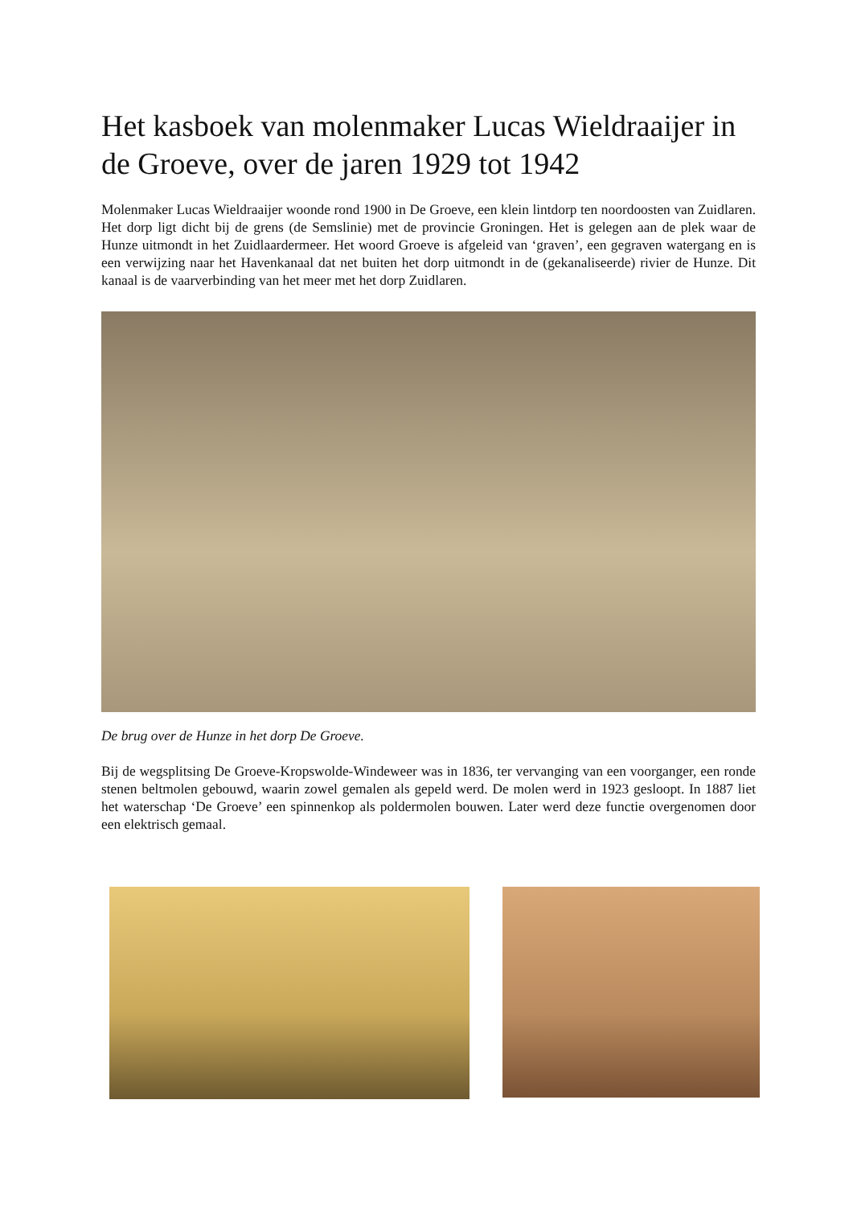Het kasboek van molenmaker Lucas Wieldraaijer in de Groeve, over de jaren 1929 tot 1942
Molenmaker Lucas Wieldraaijer woonde rond 1900 in De Groeve, een klein lintdorp ten noordoosten van Zuidlaren. Het dorp ligt dicht bij de grens (de Semslinie) met de provincie Groningen. Het is gelegen aan de plek waar de Hunze uitmondt in het Zuidlaardermeer. Het woord Groeve is afgeleid van ‘graven’, een gegraven watergang en is een verwijzing naar het Havenkanaal dat net buiten het dorp uitmondt in de (gekanaliseerde) rivier de Hunze. Dit kanaal is de vaarverbinding van het meer met het dorp Zuidlaren.
De brug over de Hunze in het dorp De Groeve.
Bij de wegsplitsing De Groeve-Kropswolde-Windeweer was in 1836, ter vervanging van een voorganger, een ronde stenen beltmolen gebouwd, waarin zowel gemalen als gepeld werd. De molen werd in 1923 gesloopt. In 1887 liet het waterschap ‘De Groeve’ een spinnenkop als poldermolen bouwen. Later werd deze functie overgenomen door een elektrisch gemaal.